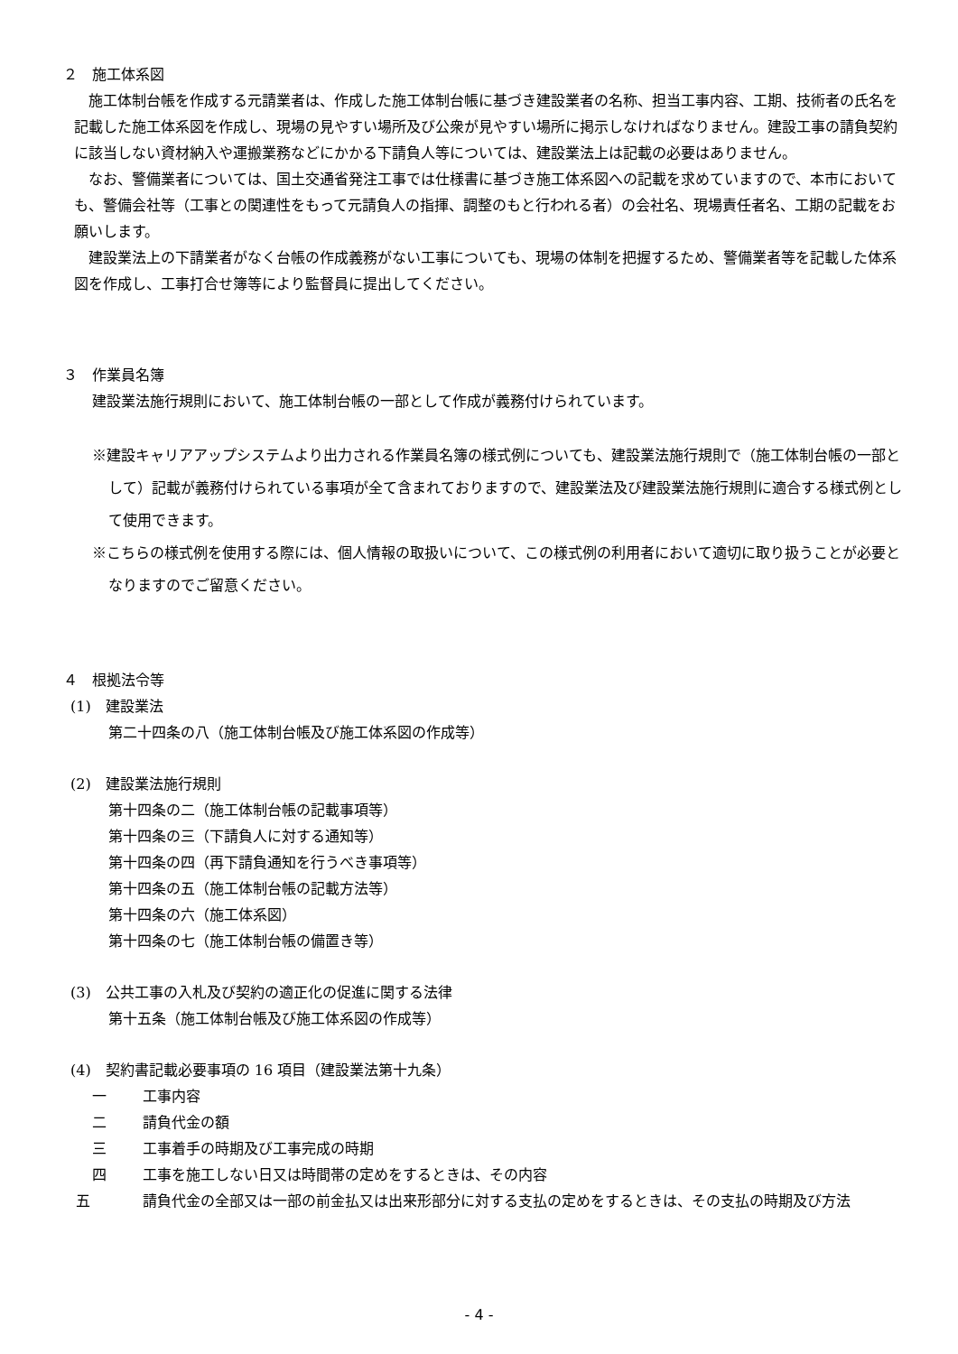２　施工体系図
施工体制台帳を作成する元請業者は、作成した施工体制台帳に基づき建設業者の名称、担当工事内容、工期、技術者の氏名を記載した施工体系図を作成し、現場の見やすい場所及び公衆が見やすい場所に掲示しなければなりません。建設工事の請負契約に該当しない資材納入や運搬業務などにかかる下請負人等については、建設業法上は記載の必要はありません。
なお、警備業者については、国土交通省発注工事では仕様書に基づき施工体系図への記載を求めていますので、本市においても、警備会社等（工事との関連性をもって元請負人の指揮、調整のもと行われる者）の会社名、現場責任者名、工期の記載をお願いします。
建設業法上の下請業者がなく台帳の作成義務がない工事についても、現場の体制を把握するため、警備業者等を記載した体系図を作成し、工事打合せ簿等により監督員に提出してください。
３　作業員名簿
建設業法施行規則において、施工体制台帳の一部として作成が義務付けられています。
※建設キャリアアップシステムより出力される作業員名簿の様式例についても、建設業法施行規則で（施工体制台帳の一部として）記載が義務付けられている事項が全て含まれておりますので、建設業法及び建設業法施行規則に適合する様式例として使用できます。
※こちらの様式例を使用する際には、個人情報の取扱いについて、この様式例の利用者において適切に取り扱うことが必要となりますのでご留意ください。
４　根拠法令等
(1)　建設業法
第二十四条の八（施工体制台帳及び施工体系図の作成等）
(2)　建設業法施行規則
第十四条の二（施工体制台帳の記載事項等）
第十四条の三（下請負人に対する通知等）
第十四条の四（再下請負通知を行うべき事項等）
第十四条の五（施工体制台帳の記載方法等）
第十四条の六（施工体系図）
第十四条の七（施工体制台帳の備置き等）
(3)　公共工事の入札及び契約の適正化の促進に関する法律
第十五条（施工体制台帳及び施工体系図の作成等）
(4)　契約書記載必要事項の 16 項目（建設業法第十九条）
一 工事内容
二 請負代金の額
三 工事着手の時期及び工事完成の時期
四 工事を施工しない日又は時間帯の定めをするときは、その内容
五 請負代金の全部又は一部の前金払又は出来形部分に対する支払の定めをするときは、その支払の時期及び方法
- 4 -